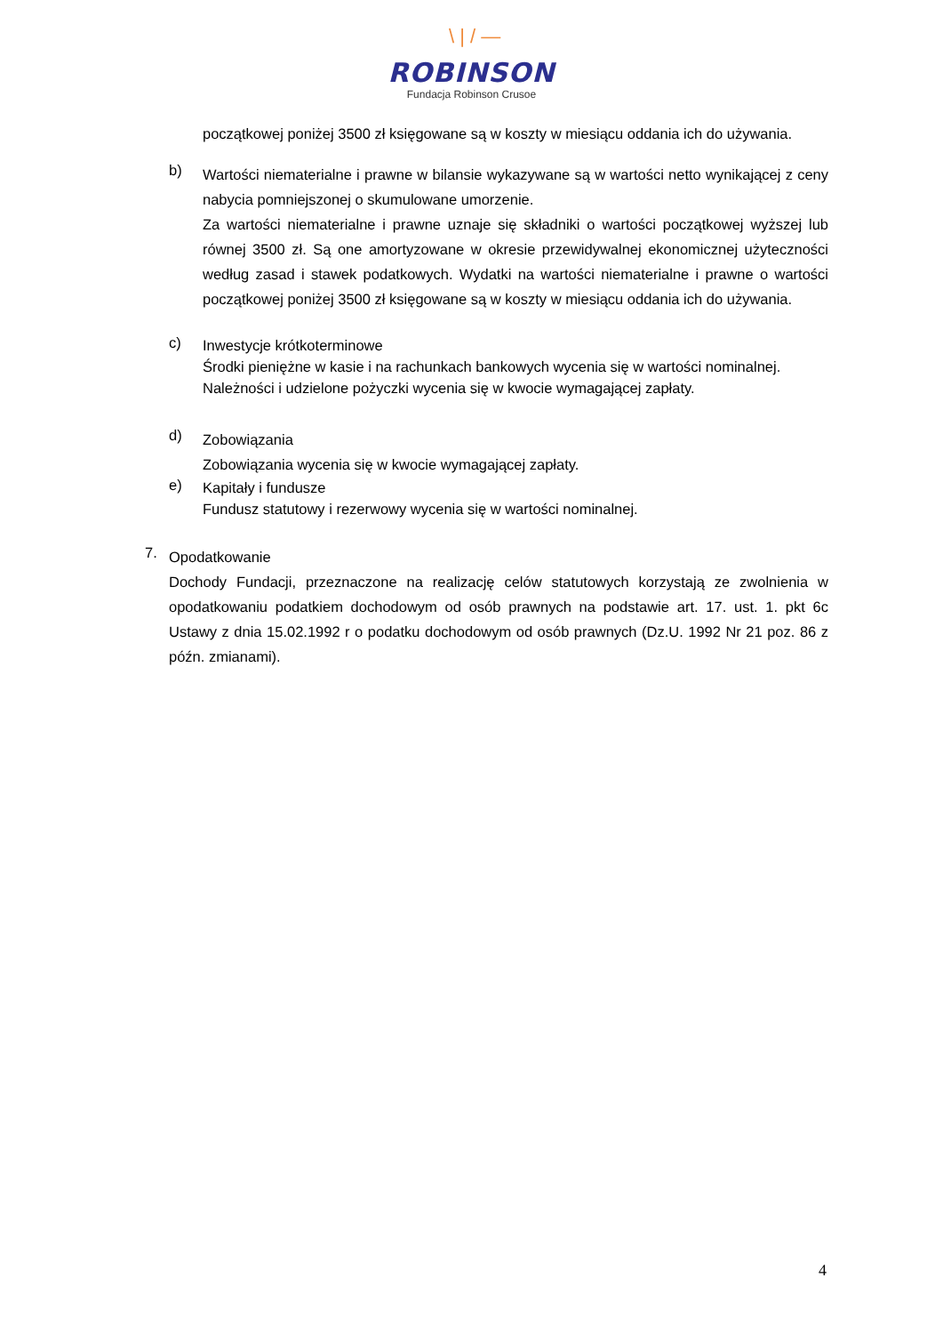\ | / —
ROBINSON
Fundacja Robinson Crusoe
początkowej poniżej 3500 zł księgowane są w koszty w miesiącu oddania ich do używania.
b)
Wartości niematerialne i prawne w bilansie wykazywane są w wartości netto wynikającej z ceny nabycia pomniejszonej o skumulowane umorzenie.
Za wartości niematerialne i prawne uznaje się składniki o wartości początkowej wyższej lub równej 3500 zł. Są one amortyzowane w okresie przewidywalnej ekonomicznej użyteczności według zasad i stawek podatkowych. Wydatki na wartości niematerialne i prawne o wartości początkowej poniżej 3500 zł księgowane są w koszty w miesiącu oddania ich do używania.
c)
Inwestycje krótkoterminowe
Środki pieniężne w kasie i na rachunkach bankowych wycenia się w wartości nominalnej.
Należności i udzielone pożyczki wycenia się w kwocie wymagającej zapłaty.
d)
Zobowiązania
Zobowiązania wycenia się w kwocie wymagającej zapłaty.
e)
Kapitały i fundusze
Fundusz statutowy i rezerwowy wycenia się w wartości nominalnej.
7.
Opodatkowanie
Dochody Fundacji, przeznaczone na realizację celów statutowych korzystają ze zwolnienia w opodatkowaniu podatkiem dochodowym od osób prawnych na podstawie art. 17. ust. 1. pkt 6c Ustawy z dnia 15.02.1992 r o podatku dochodowym od osób prawnych (Dz.U. 1992 Nr 21 poz. 86 z późn. zmianami).
4